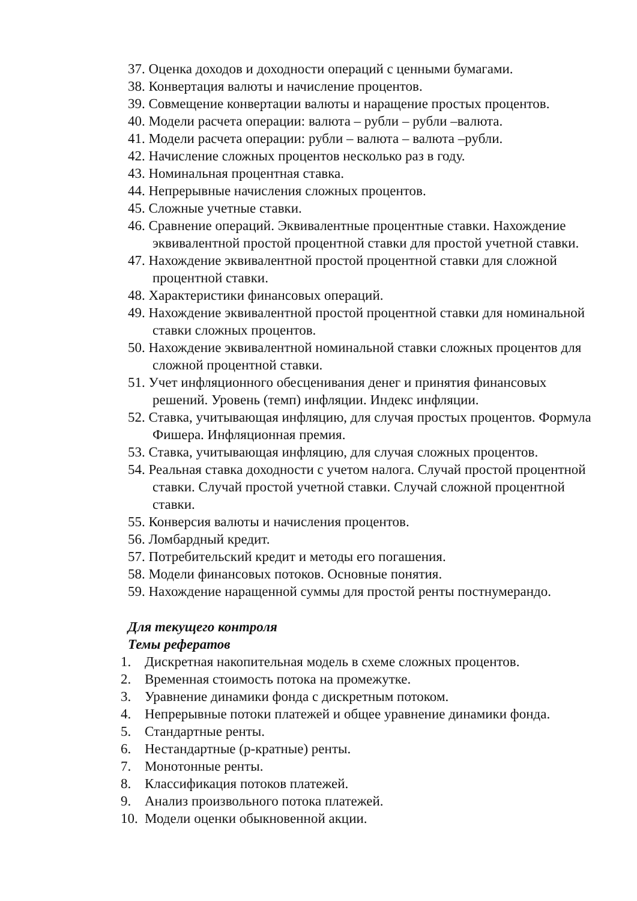37. Оценка доходов и доходности операций с ценными бумагами.
38. Конвертация валюты и начисление процентов.
39. Совмещение конвертации валюты и наращение простых процентов.
40. Модели расчета операции: валюта – рубли – рубли –валюта.
41. Модели расчета операции: рубли – валюта – валюта –рубли.
42. Начисление сложных процентов несколько раз в году.
43. Номинальная процентная ставка.
44. Непрерывные начисления сложных процентов.
45. Сложные учетные ставки.
46. Сравнение операций. Эквивалентные процентные ставки. Нахождение эквивалентной простой процентной ставки для простой учетной ставки.
47. Нахождение эквивалентной простой процентной ставки для сложной процентной ставки.
48. Характеристики финансовых операций.
49. Нахождение эквивалентной простой процентной ставки для номинальной ставки сложных процентов.
50. Нахождение эквивалентной номинальной ставки сложных процентов для сложной процентной ставки.
51. Учет инфляционного обесценивания денег и принятия финансовых решений. Уровень (темп) инфляции. Индекс инфляции.
52. Ставка, учитывающая инфляцию, для случая простых процентов. Формула Фишера. Инфляционная премия.
53. Ставка, учитывающая инфляцию, для случая сложных процентов.
54. Реальная ставка доходности с учетом налога. Случай простой процентной ставки. Случай простой учетной ставки. Случай сложной процентной ставки.
55. Конверсия валюты и начисления процентов.
56. Ломбардный кредит.
57. Потребительский кредит и методы его погашения.
58. Модели финансовых потоков. Основные понятия.
59. Нахождение наращенной суммы для простой ренты постнумерандо.
Для текущего контроля
Темы рефератов
1. Дискретная накопительная модель в схеме сложных процентов.
2. Временная стоимость потока на промежутке.
3. Уравнение динамики фонда с дискретным потоком.
4. Непрерывные потоки платежей и общее уравнение динамики фонда.
5. Стандартные ренты.
6. Нестандартные (р-кратные) ренты.
7. Монотонные ренты.
8. Классификация потоков платежей.
9. Анализ произвольного потока платежей.
10. Модели оценки обыкновенной акции.